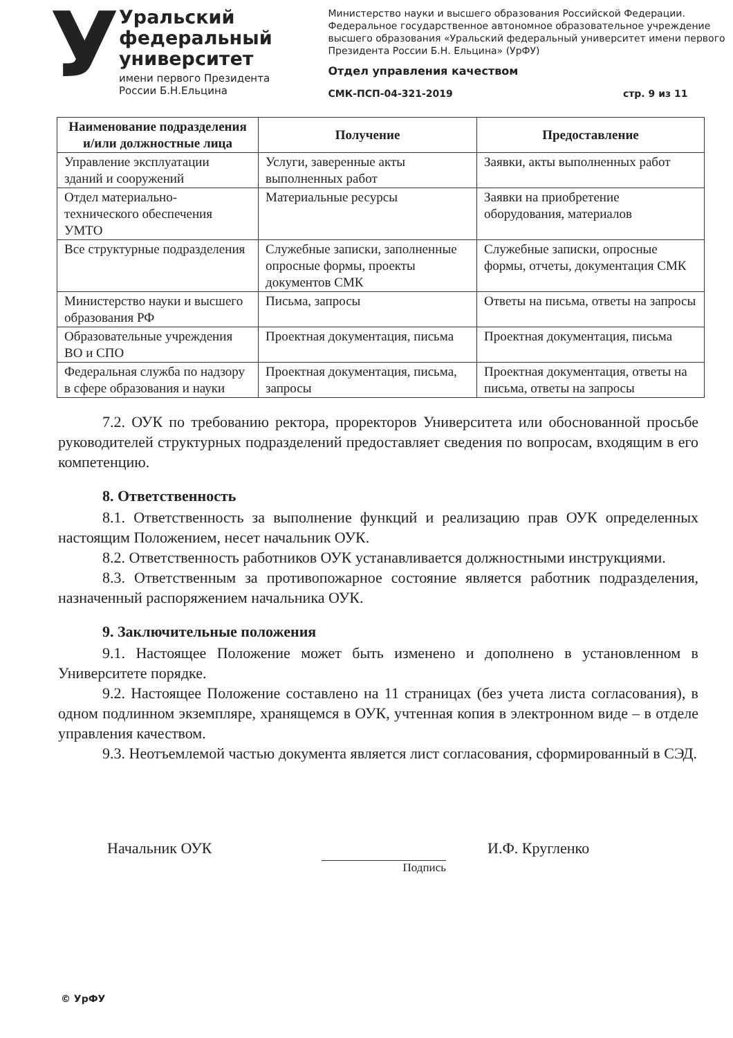У
Уральский
федеральный
университет
имени первого Президента
России Б.Н.Ельцина
Министерство науки и высшего образования Российской Федерации. Федеральное государственное автономное образовательное учреждение высшего образования «Уральский федеральный университет имени первого Президента России Б.Н. Ельцина» (УрФУ)
Отдел управления качеством
СМК-ПСП-04-321-2019 стр. 9 из 11
| Наименование подразделения и/или должностные лица | Получение | Предоставление |
| --- | --- | --- |
| Управление эксплуатации зданий и сооружений | Услуги, заверенные акты выполненных работ | Заявки, акты выполненных работ |
| Отдел материально-технического обеспечения УМТО | Материальные ресурсы | Заявки на приобретение оборудования, материалов |
| Все структурные подразделения | Служебные записки, заполненные опросные формы, проекты документов СМК | Служебные записки, опросные формы, отчеты, документация СМК |
| Министерство науки и высшего образования РФ | Письма, запросы | Ответы на письма, ответы на запросы |
| Образовательные учреждения ВО и СПО | Проектная документация, письма | Проектная документация, письма |
| Федеральная служба по надзору в сфере образования и науки | Проектная документация, письма, запросы | Проектная документация, ответы на письма, ответы на запросы |
7.2. ОУК по требованию ректора, проректоров Университета или обоснованной просьбе руководителей структурных подразделений предоставляет сведения по вопросам, входящим в его компетенцию.
8. Ответственность
8.1. Ответственность за выполнение функций и реализацию прав ОУК определенных настоящим Положением, несет начальник ОУК.
8.2. Ответственность работников ОУК устанавливается должностными инструкциями.
8.3. Ответственным за противопожарное состояние является работник подразделения, назначенный распоряжением начальника ОУК.
9. Заключительные положения
9.1. Настоящее Положение может быть изменено и дополнено в установленном в Университете порядке.
9.2. Настоящее Положение составлено на 11 страницах (без учета листа согласования), в одном подлинном экземпляре, хранящемся в ОУК, учтенная копия в электронном виде – в отделе управления качеством.
9.3. Неотъемлемой частью документа является лист согласования, сформированный в СЭД.
Начальник ОУК
Подпись
И.Ф. Кругленко
© УрФУ